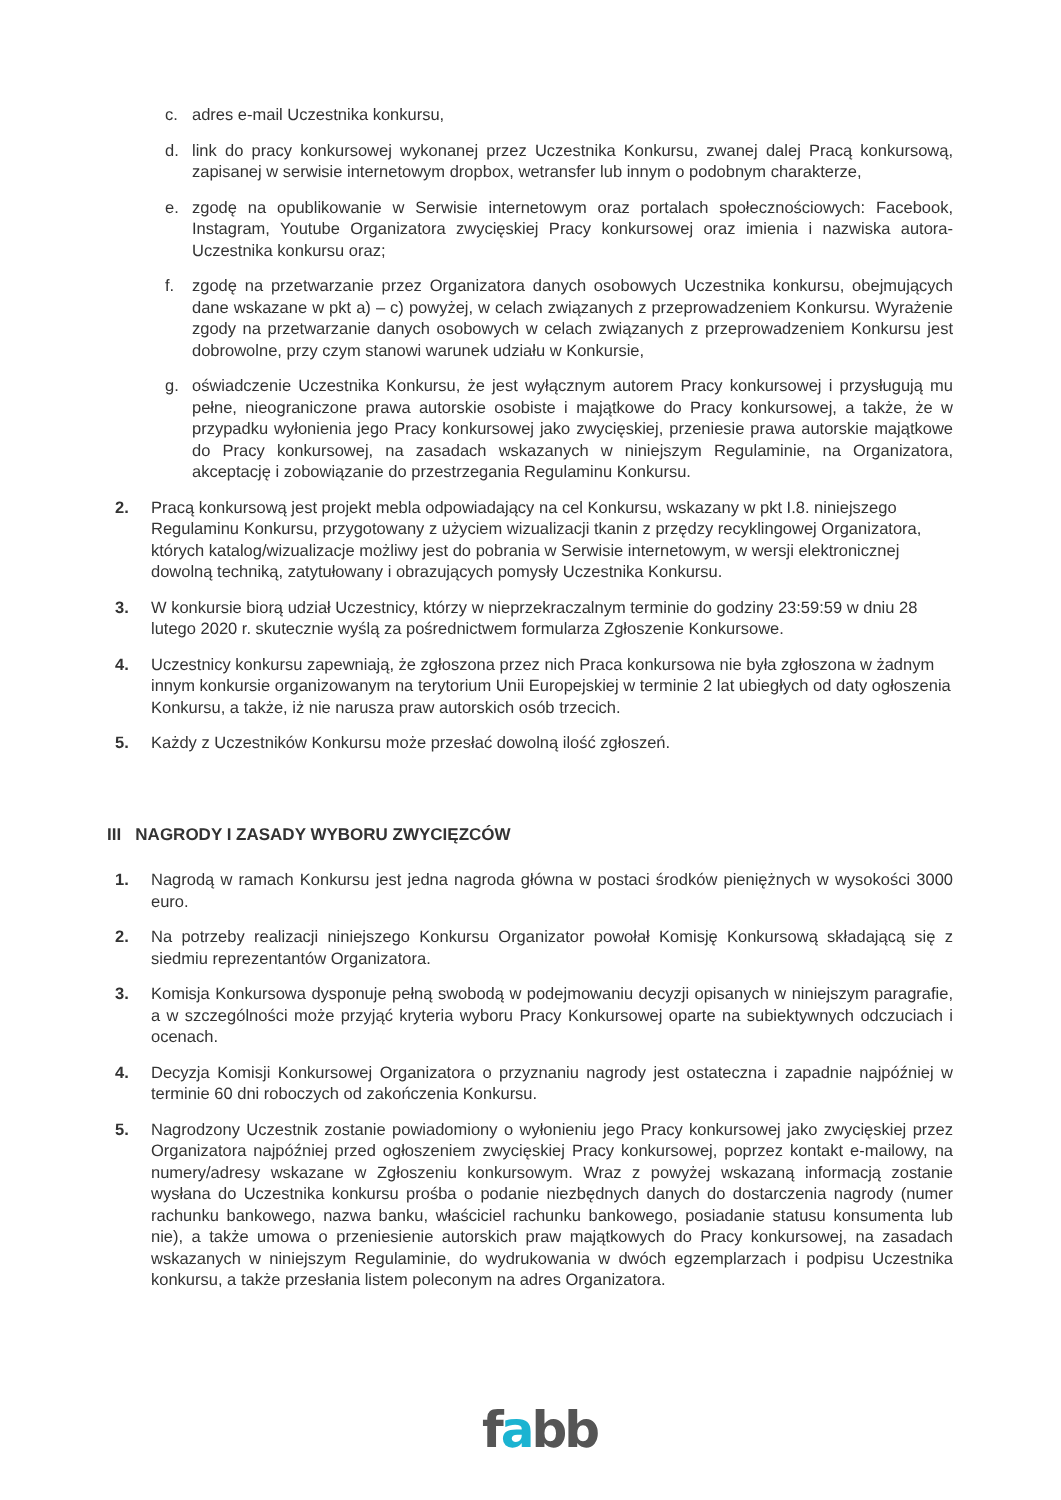c. adres e-mail Uczestnika konkursu,
d. link do pracy konkursowej wykonanej przez Uczestnika Konkursu, zwanej dalej Pracą konkursową, zapisanej w serwisie internetowym dropbox, wetransfer lub innym o podobnym charakterze,
e. zgodę na opublikowanie w Serwisie internetowym oraz portalach społecznościowych: Facebook, Instagram, Youtube Organizatora zwycięskiej Pracy konkursowej oraz imienia i nazwiska autora-Uczestnika konkursu oraz;
f. zgodę na przetwarzanie przez Organizatora danych osobowych Uczestnika konkursu, obejmujących dane wskazane w pkt a) – c) powyżej, w celach związanych z przeprowadzeniem Konkursu. Wyrażenie zgody na przetwarzanie danych osobowych w celach związanych z przeprowadzeniem Konkursu jest dobrowolne, przy czym stanowi warunek udziału w Konkursie,
g. oświadczenie Uczestnika Konkursu, że jest wyłącznym autorem Pracy konkursowej i przysługują mu pełne, nieograniczone prawa autorskie osobiste i majątkowe do Pracy konkursowej, a także, że w przypadku wyłonienia jego Pracy konkursowej jako zwycięskiej, przeniesie prawa autorskie majątkowe do Pracy konkursowej, na zasadach wskazanych w niniejszym Regulaminie, na Organizatora, akceptację i zobowiązanie do przestrzegania Regulaminu Konkursu.
2. Pracą konkursową jest projekt mebla odpowiadający na cel Konkursu, wskazany w pkt I.8. niniejszego Regulaminu Konkursu, przygotowany z użyciem wizualizacji tkanin z przędzy recyklingowej Organizatora, których katalog/wizualizacje możliwy jest do pobrania w Serwisie internetowym, w wersji elektronicznej dowolną techniką, zatytułowany i obrazujących pomysły Uczestnika Konkursu.
3. W konkursie biorą udział Uczestnicy, którzy w nieprzekraczalnym terminie do godziny 23:59:59 w dniu 28 lutego 2020 r. skutecznie wyślą za pośrednictwem formularza Zgłoszenie Konkursowe.
4. Uczestnicy konkursu zapewniają, że zgłoszona przez nich Praca konkursowa nie była zgłoszona w żadnym innym konkursie organizowanym na terytorium Unii Europejskiej w terminie 2 lat ubiegłych od daty ogłoszenia Konkursu, a także, iż nie narusza praw autorskich osób trzecich.
5. Każdy z Uczestników Konkursu może przesłać dowolną ilość zgłoszeń.
III NAGRODY I ZASADY WYBORU ZWYCIĘZCÓW
1. Nagrodą w ramach Konkursu jest jedna nagroda główna w postaci środków pieniężnych w wysokości 3000 euro.
2. Na potrzeby realizacji niniejszego Konkursu Organizator powołał Komisję Konkursową składającą się z siedmiu reprezentantów Organizatora.
3. Komisja Konkursowa dysponuje pełną swobodą w podejmowaniu decyzji opisanych w niniejszym paragrafie, a w szczególności może przyjąć kryteria wyboru Pracy Konkursowej oparte na subiektywnych odczuciach i ocenach.
4. Decyzja Komisji Konkursowej Organizatora o przyznaniu nagrody jest ostateczna i zapadnie najpóźniej w terminie 60 dni roboczych od zakończenia Konkursu.
5. Nagrodzony Uczestnik zostanie powiadomiony o wyłonieniu jego Pracy konkursowej jako zwycięskiej przez Organizatora najpóźniej przed ogłoszeniem zwycięskiej Pracy konkursowej, poprzez kontakt e-mailowy, na numery/adresy wskazane w Zgłoszeniu konkursowym. Wraz z powyżej wskazaną informacją zostanie wysłana do Uczestnika konkursu prośba o podanie niezbędnych danych do dostarczenia nagrody (numer rachunku bankowego, nazwa banku, właściciel rachunku bankowego, posiadanie statusu konsumenta lub nie), a także umowa o przeniesienie autorskich praw majątkowych do Pracy konkursowej, na zasadach wskazanych w niniejszym Regulaminie, do wydrukowania w dwóch egzemplarzach i podpisu Uczestnika konkursu, a także przesłania listem poleconym na adres Organizatora.
fabb